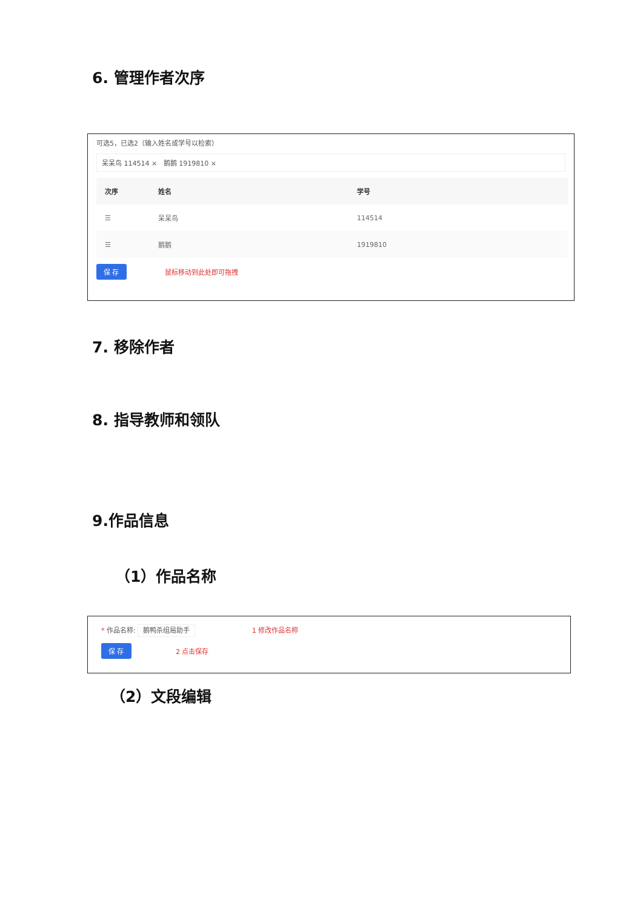6. 管理作者次序
可选5，已选2（输入姓名或学号以检索）
呆呆鸟 114514 × 鹅鹅 1919810 ×
| 次序 | 姓名 | 学号 |
| --- | --- | --- |
| ☰ | 呆呆鸟 | 114514 |
| ☰ | 鹅鹅 | 1919810 |
保 存 鼠标移动到此处即可拖拽
7. 移除作者
8. 指导教师和领队
9.作品信息
（1）作品名称
* 作品名称: 鹅鸭杀组局助手 1 修改作品名称
保 存 2 点击保存
（2）文段编辑